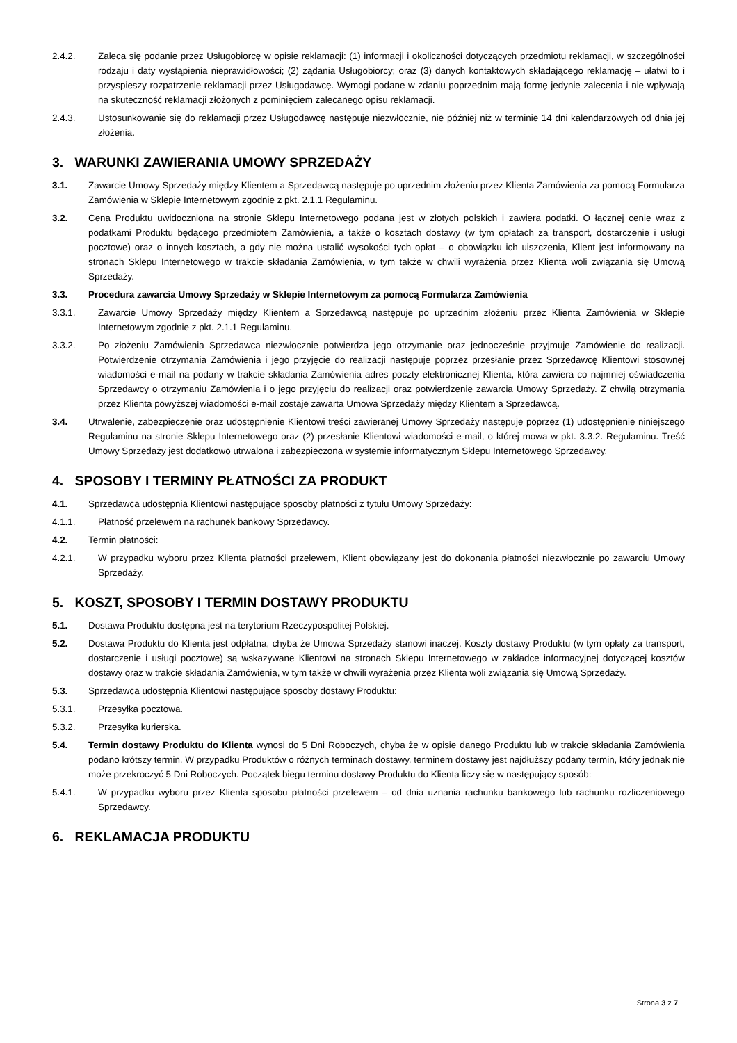2.4.2. Zaleca się podanie przez Usługobiorcę w opisie reklamacji: (1) informacji i okoliczności dotyczących przedmiotu reklamacji, w szczególności rodzaju i daty wystąpienia nieprawidłowości; (2) żądania Usługobiorcy; oraz (3) danych kontaktowych składającego reklamację – ułatwi to i przyspieszy rozpatrzenie reklamacji przez Usługodawcę. Wymogi podane w zdaniu poprzednim mają formę jedynie zalecenia i nie wpływają na skuteczność reklamacji złożonych z pominięciem zalecanego opisu reklamacji.
2.4.3. Ustosunkowanie się do reklamacji przez Usługodawcę następuje niezwłocznie, nie później niż w terminie 14 dni kalendarzowych od dnia jej złożenia.
3. WARUNKI ZAWIERANIA UMOWY SPRZEDAŻY
3.1. Zawarcie Umowy Sprzedaży między Klientem a Sprzedawcą następuje po uprzednim złożeniu przez Klienta Zamówienia za pomocą Formularza Zamówienia w Sklepie Internetowym zgodnie z pkt. 2.1.1 Regulaminu.
3.2. Cena Produktu uwidoczniona na stronie Sklepu Internetowego podana jest w złotych polskich i zawiera podatki. O łącznej cenie wraz z podatkami Produktu będącego przedmiotem Zamówienia, a także o kosztach dostawy (w tym opłatach za transport, dostarczenie i usługi pocztowe) oraz o innych kosztach, a gdy nie można ustalić wysokości tych opłat – o obowiązku ich uiszczenia, Klient jest informowany na stronach Sklepu Internetowego w trakcie składania Zamówienia, w tym także w chwili wyrażenia przez Klienta woli związania się Umową Sprzedaży.
3.3. Procedura zawarcia Umowy Sprzedaży w Sklepie Internetowym za pomocą Formularza Zamówienia
3.3.1. Zawarcie Umowy Sprzedaży między Klientem a Sprzedawcą następuje po uprzednim złożeniu przez Klienta Zamówienia w Sklepie Internetowym zgodnie z pkt. 2.1.1 Regulaminu.
3.3.2. Po złożeniu Zamówienia Sprzedawca niezwłocznie potwierdza jego otrzymanie oraz jednocześnie przyjmuje Zamówienie do realizacji. Potwierdzenie otrzymania Zamówienia i jego przyjęcie do realizacji następuje poprzez przesłanie przez Sprzedawcę Klientowi stosownej wiadomości e-mail na podany w trakcie składania Zamówienia adres poczty elektronicznej Klienta, która zawiera co najmniej oświadczenia Sprzedawcy o otrzymaniu Zamówienia i o jego przyjęciu do realizacji oraz potwierdzenie zawarcia Umowy Sprzedaży. Z chwilą otrzymania przez Klienta powyższej wiadomości e-mail zostaje zawarta Umowa Sprzedaży między Klientem a Sprzedawcą.
3.4. Utrwalenie, zabezpieczenie oraz udostępnienie Klientowi treści zawieranej Umowy Sprzedaży następuje poprzez (1) udostępnienie niniejszego Regulaminu na stronie Sklepu Internetowego oraz (2) przesłanie Klientowi wiadomości e-mail, o której mowa w pkt. 3.3.2. Regulaminu. Treść Umowy Sprzedaży jest dodatkowo utrwalona i zabezpieczona w systemie informatycznym Sklepu Internetowego Sprzedawcy.
4. SPOSOBY I TERMINY PŁATNOŚCI ZA PRODUKT
4.1. Sprzedawca udostępnia Klientowi następujące sposoby płatności z tytułu Umowy Sprzedaży:
4.1.1. Płatność przelewem na rachunek bankowy Sprzedawcy.
4.2. Termin płatności:
4.2.1. W przypadku wyboru przez Klienta płatności przelewem, Klient obowiązany jest do dokonania płatności niezwłocznie po zawarciu Umowy Sprzedaży.
5. KOSZT, SPOSOBY I TERMIN DOSTAWY PRODUKTU
5.1. Dostawa Produktu dostępna jest na terytorium Rzeczypospolitej Polskiej.
5.2. Dostawa Produktu do Klienta jest odpłatna, chyba że Umowa Sprzedaży stanowi inaczej. Koszty dostawy Produktu (w tym opłaty za transport, dostarczenie i usługi pocztowe) są wskazywane Klientowi na stronach Sklepu Internetowego w zakładce informacyjnej dotyczącej kosztów dostawy oraz w trakcie składania Zamówienia, w tym także w chwili wyrażenia przez Klienta woli związania się Umową Sprzedaży.
5.3. Sprzedawca udostępnia Klientowi następujące sposoby dostawy Produktu:
5.3.1. Przesyłka pocztowa.
5.3.2. Przesyłka kurierska.
5.4. Termin dostawy Produktu do Klienta wynosi do 5 Dni Roboczych, chyba że w opisie danego Produktu lub w trakcie składania Zamówienia podano krótszy termin. W przypadku Produktów o różnych terminach dostawy, terminem dostawy jest najdłuższy podany termin, który jednak nie może przekroczyć 5 Dni Roboczych. Początek biegu terminu dostawy Produktu do Klienta liczy się w następujący sposób:
5.4.1. W przypadku wyboru przez Klienta sposobu płatności przelewem – od dnia uznania rachunku bankowego lub rachunku rozliczeniowego Sprzedawcy.
6. REKLAMACJA PRODUKTU
Strona 3 z 7